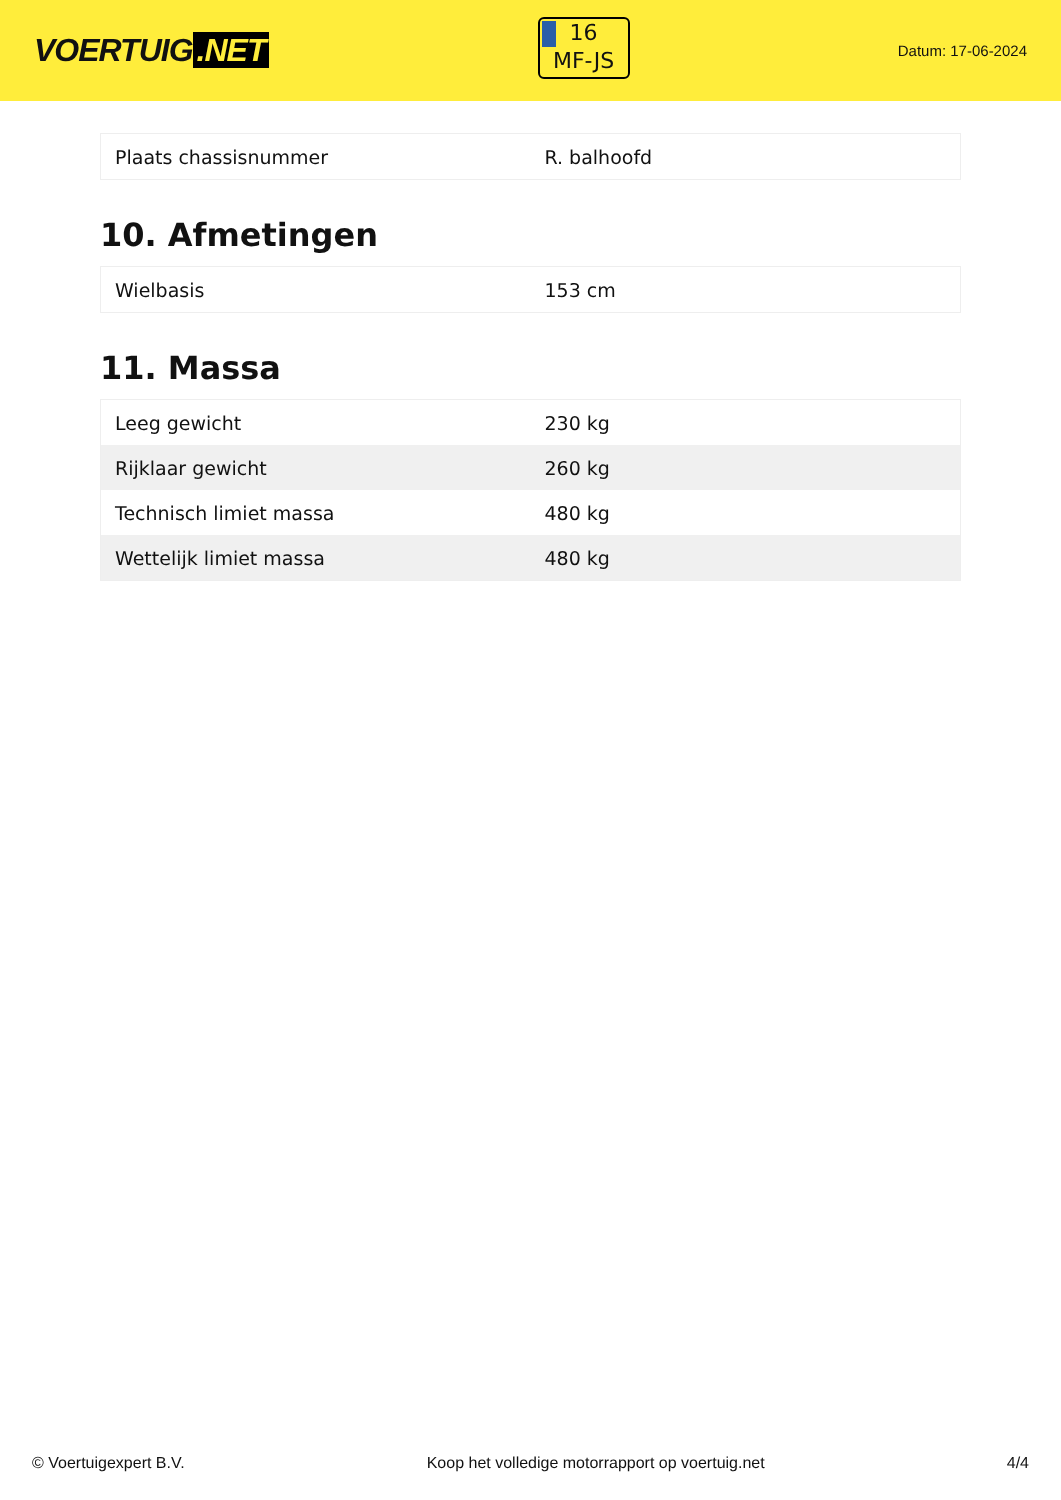VOERTUIG.NET
16
MF-JS
Datum: 17-06-2024
| Plaats chassisnummer | R. balhoofd |
10. Afmetingen
| Wielbasis | 153 cm |
11. Massa
| Leeg gewicht | 230 kg |
| Rijklaar gewicht | 260 kg |
| Technisch limiet massa | 480 kg |
| Wettelijk limiet massa | 480 kg |
© Voertuigexpert B.V. Koop het volledige motorrapport op voertuig.net 4/4